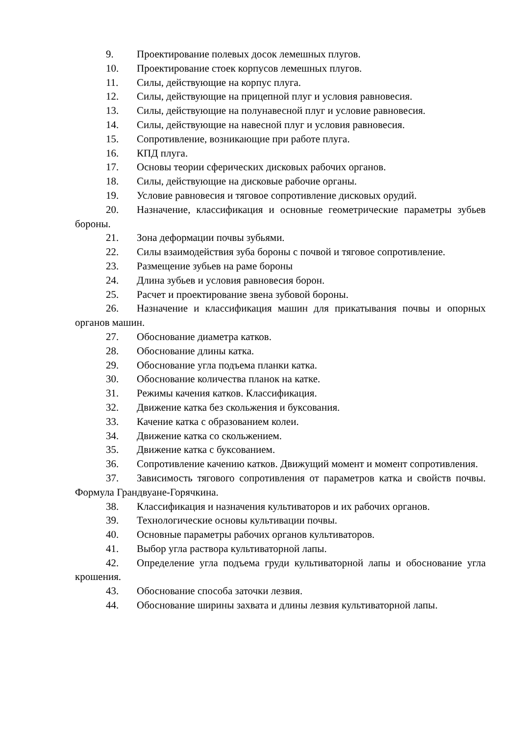9. Проектирование полевых досок лемешных плугов.
10. Проектирование стоек корпусов лемешных плугов.
11. Силы, действующие на корпус плуга.
12. Силы, действующие на прицепной плуг и условия равновесия.
13. Силы, действующие на полунавесной плуг и условие равновесия.
14. Силы, действующие на навесной плуг и условия равновесия.
15. Сопротивление, возникающие при работе плуга.
16. КПД плуга.
17. Основы теории сферических дисковых рабочих органов.
18. Силы, действующие на дисковые рабочие органы.
19. Условие равновесия и тяговое сопротивление дисковых орудий.
20. Назначение, классификация и основные геометрические параметры зубьев бороны.
21. Зона деформации почвы зубьями.
22. Силы взаимодействия зуба бороны с почвой и тяговое сопротивление.
23. Размещение зубьев на раме бороны
24. Длина зубьев и условия равновесия борон.
25. Расчет и проектирование звена зубовой бороны.
26. Назначение и классификация машин для прикатывания почвы и опорных органов машин.
27. Обоснование диаметра катков.
28. Обоснование длины катка.
29. Обоснование угла подъема планки катка.
30. Обоснование количества планок на катке.
31. Режимы качения катков. Классификация.
32. Движение катка без скольжения и буксования.
33. Качение катка с образованием колеи.
34. Движение катка со скольжением.
35. Движение катка с буксованием.
36. Сопротивление качению катков. Движущий момент и момент сопротивления.
37. Зависимость тягового сопротивления от параметров катка и свойств почвы. Формула Грандвуане-Горячкина.
38. Классификация и назначения культиваторов и их рабочих органов.
39. Технологические основы культивации почвы.
40. Основные параметры рабочих органов культиваторов.
41. Выбор угла раствора культиваторной лапы.
42. Определение угла подъема груди культиваторной лапы и обоснование угла крошения.
43. Обоснование способа заточки лезвия.
44. Обоснование ширины захвата и длины лезвия культиваторной лапы.